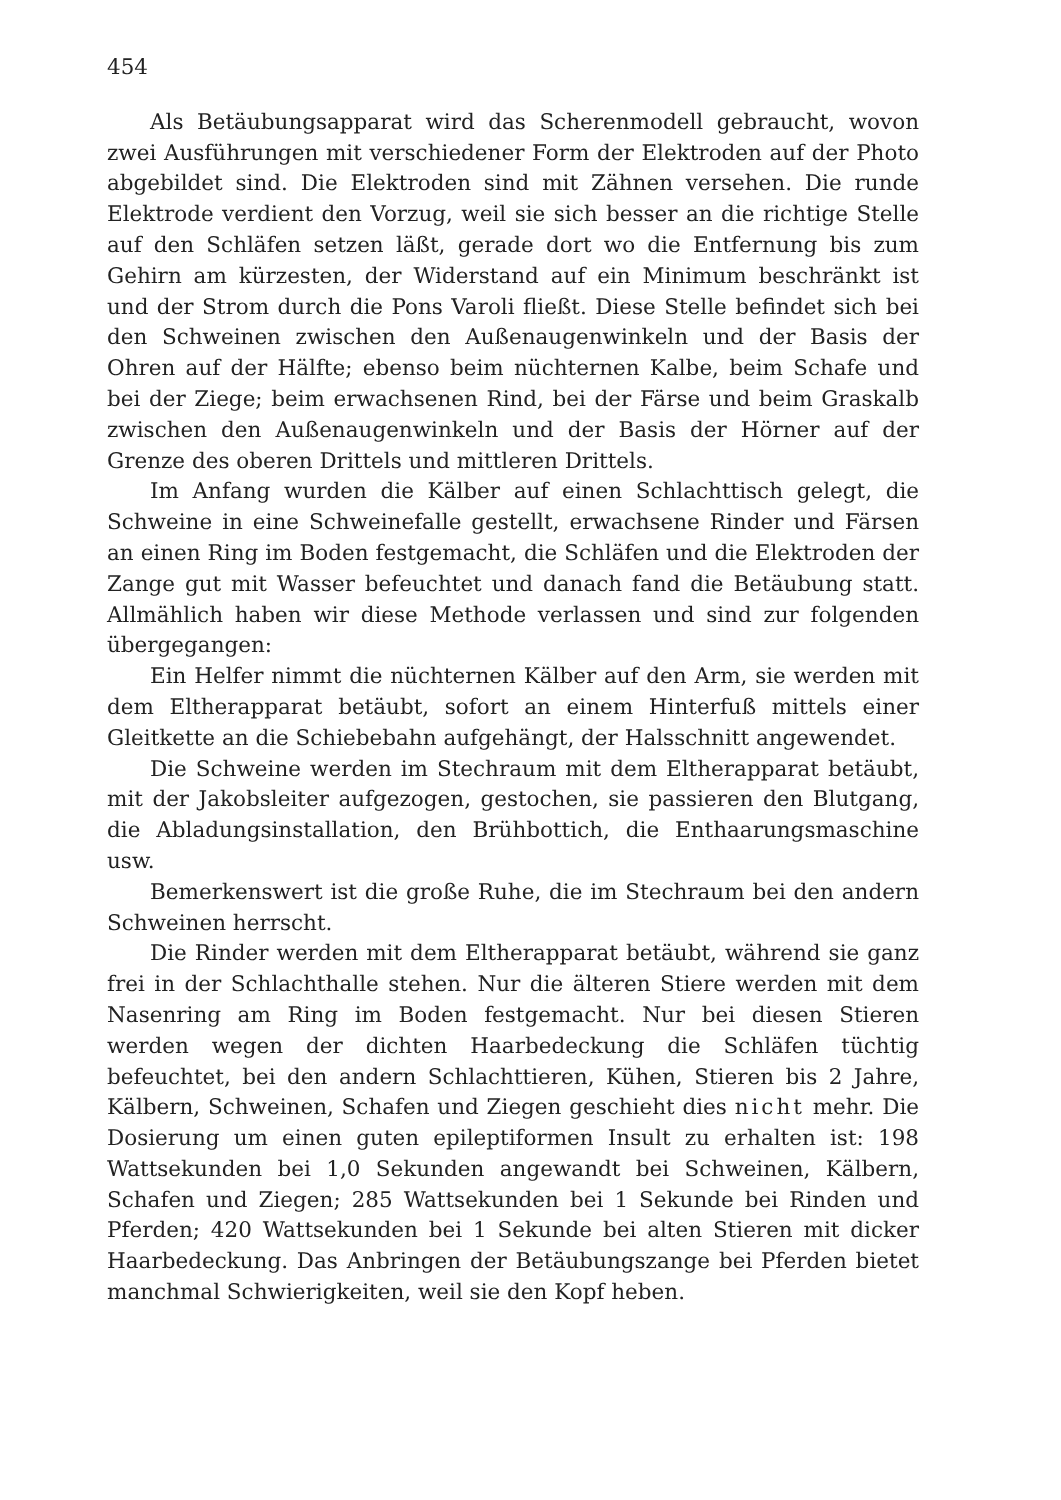454
Als Betäubungsapparat wird das Scherenmodell gebraucht, wovon zwei Ausführungen mit verschiedener Form der Elektroden auf der Photo abgebildet sind. Die Elektroden sind mit Zähnen versehen. Die runde Elektrode verdient den Vorzug, weil sie sich besser an die richtige Stelle auf den Schläfen setzen läßt, gerade dort wo die Entfernung bis zum Gehirn am kürzesten, der Widerstand auf ein Minimum beschränkt ist und der Strom durch die Pons Varoli fließt. Diese Stelle befindet sich bei den Schweinen zwischen den Außenaugenwinkeln und der Basis der Ohren auf der Hälfte; ebenso beim nüchternen Kalbe, beim Schafe und bei der Ziege; beim erwachsenen Rind, bei der Färse und beim Graskalb zwischen den Außenaugenwinkeln und der Basis der Hörner auf der Grenze des oberen Drittels und mittleren Drittels.
Im Anfang wurden die Kälber auf einen Schlachttisch gelegt, die Schweine in eine Schweinefalle gestellt, erwachsene Rinder und Färsen an einen Ring im Boden festgemacht, die Schläfen und die Elektroden der Zange gut mit Wasser befeuchtet und danach fand die Betäubung statt. Allmählich haben wir diese Methode verlassen und sind zur folgenden übergegangen:
Ein Helfer nimmt die nüchternen Kälber auf den Arm, sie werden mit dem Eltherapparat betäubt, sofort an einem Hinterfuß mittels einer Gleitkette an die Schiebebahn aufgehängt, der Halsschnitt angewendet.
Die Schweine werden im Stechraum mit dem Eltherapparat betäubt, mit der Jakobsleiter aufgezogen, gestochen, sie passieren den Blutgang, die Abladungsinstallation, den Brühbottich, die Enthaarungsmaschine usw.
Bemerkenswert ist die große Ruhe, die im Stechraum bei den andern Schweinen herrscht.
Die Rinder werden mit dem Eltherapparat betäubt, während sie ganz frei in der Schlachthalle stehen. Nur die älteren Stiere werden mit dem Nasenring am Ring im Boden festgemacht. Nur bei diesen Stieren werden wegen der dichten Haarbedeckung die Schläfen tüchtig befeuchtet, bei den andern Schlachttieren, Kühen, Stieren bis 2 Jahre, Kälbern, Schweinen, Schafen und Ziegen geschieht dies nicht mehr. Die Dosierung um einen guten epileptiformen Insult zu erhalten ist: 198 Wattsekunden bei 1,0 Sekunden angewandt bei Schweinen, Kälbern, Schafen und Ziegen; 285 Wattsekunden bei 1 Sekunde bei Rinden und Pferden; 420 Wattsekunden bei 1 Sekunde bei alten Stieren mit dicker Haarbedeckung. Das Anbringen der Betäubungszange bei Pferden bietet manchmal Schwierigkeiten, weil sie den Kopf heben.